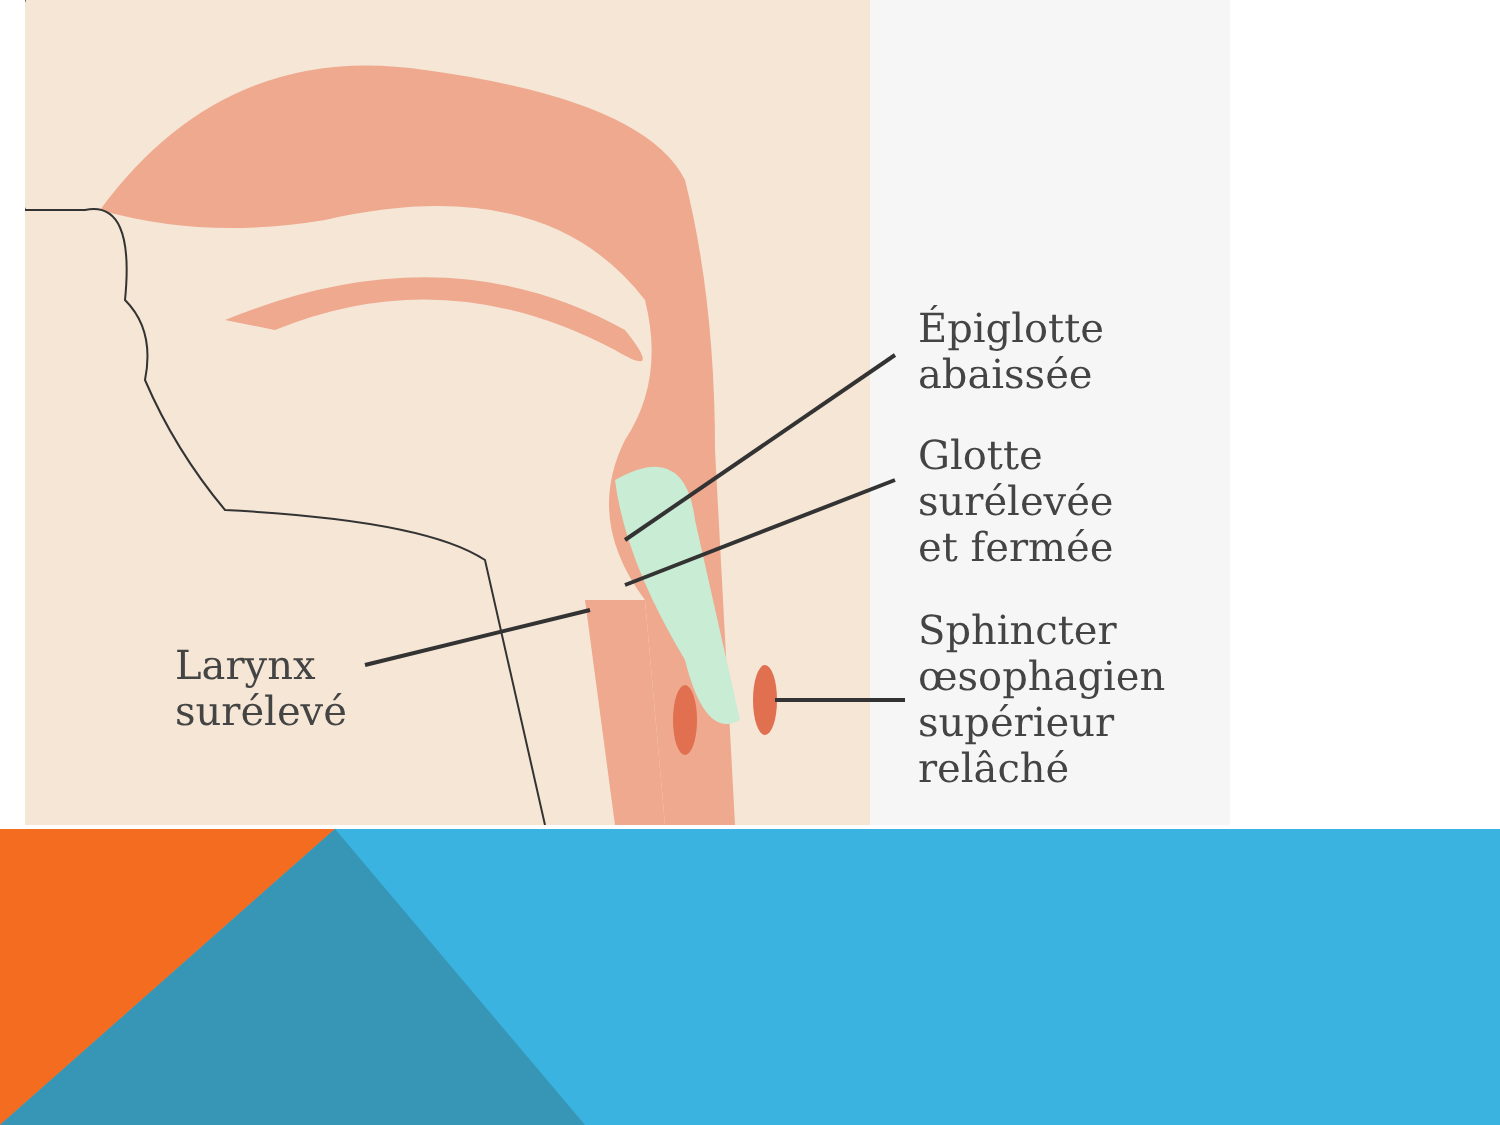Épiglotte
abaissée
Glotte
surélevée
et fermée
Sphincter
œsophagien
supérieur
relâché
Larynx
surélevé